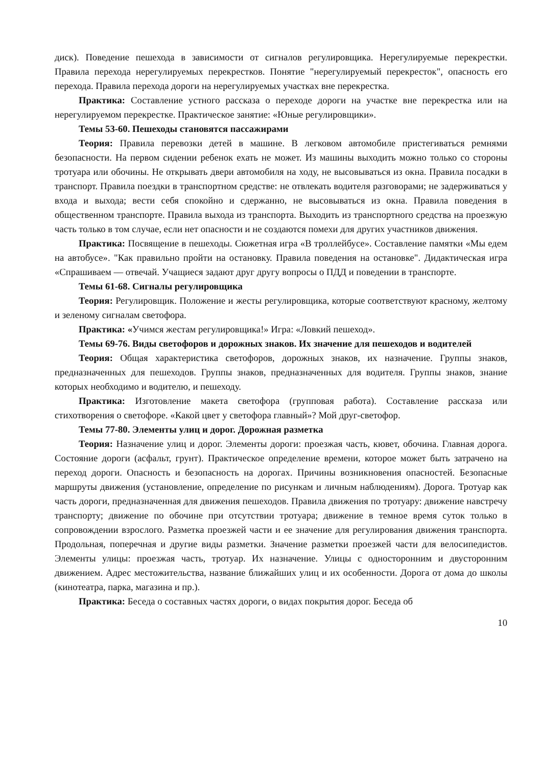диск). Поведение пешехода в зависимости от сигналов регулировщика. Нерегулируемые перекрестки. Правила перехода нерегулируемых перекрестков. Понятие "нерегулируемый перекресток", опасность его перехода. Правила перехода дороги на нерегулируемых участках вне перекрестка.
Практика: Составление устного рассказа о переходе дороги на участке вне перекрестка или на нерегулируемом перекрестке. Практическое занятие: «Юные регулировщики».
Темы 53-60. Пешеходы становятся пассажирами
Теория: Правила перевозки детей в машине. В легковом автомобиле пристегиваться ремнями безопасности. На первом сидении ребенок ехать не может. Из машины выходить можно только со стороны тротуара или обочины. Не открывать двери автомобиля на ходу, не высовываться из окна. Правила посадки в транспорт. Правила поездки в транспортном средстве: не отвлекать водителя разговорами; не задерживаться у входа и выхода; вести себя спокойно и сдержанно, не высовываться из окна. Правила поведения в общественном транспорте. Правила выхода из транспорта. Выходить из транспортного средства на проезжую часть только в том случае, если нет опасности и не создаются помехи для других участников движения.
Практика: Посвящение в пешеходы. Сюжетная игра «В троллейбусе». Составление памятки «Мы едем на автобусе». "Как правильно пройти на остановку. Правила поведения на остановке". Дидактическая игра «Спрашиваем — отвечай. Учащиеся задают друг другу вопросы о ПДД и поведении в транспорте.
Темы 61-68. Сигналы регулировщика
Теория: Регулировщик. Положение и жесты регулировщика, которые соответствуют красному, желтому и зеленому сигналам светофора.
Практика: «Учимся жестам регулировщика!» Игра: «Ловкий пешеход».
Темы 69-76. Виды светофоров и дорожных знаков. Их значение для пешеходов и водителей
Теория: Общая характеристика светофоров, дорожных знаков, их назначение. Группы знаков, предназначенных для пешеходов. Группы знаков, предназначенных для водителя. Группы знаков, знание которых необходимо и водителю, и пешеходу.
Практика: Изготовление макета светофора (групповая работа). Составление рассказа или стихотворения о светофоре. «Какой цвет у светофора главный»? Мой друг-светофор.
Темы 77-80. Элементы улиц и дорог. Дорожная разметка
Теория: Назначение улиц и дорог. Элементы дороги: проезжая часть, кювет, обочина. Главная дорога. Состояние дороги (асфальт, грунт). Практическое определение времени, которое может быть затрачено на переход дороги. Опасность и безопасность на дорогах. Причины возникновения опасностей. Безопасные маршруты движения (установление, определение по рисункам и личным наблюдениям). Дорога. Тротуар как часть дороги, предназначенная для движения пешеходов. Правила движения по тротуару: движение навстречу транспорту; движение по обочине при отсутствии тротуара; движение в темное время суток только в сопровождении взрослого. Разметка проезжей части и ее значение для регулирования движения транспорта. Продольная, поперечная и другие виды разметки. Значение разметки проезжей части для велосипедистов. Элементы улицы: проезжая часть, тротуар. Их назначение. Улицы с односторонним и двусторонним движением. Адрес местожительства, название ближайших улиц и их особенности. Дорога от дома до школы (кинотеатра, парка, магазина и пр.).
Практика: Беседа о составных частях дороги, о видах покрытия дорог. Беседа об
10